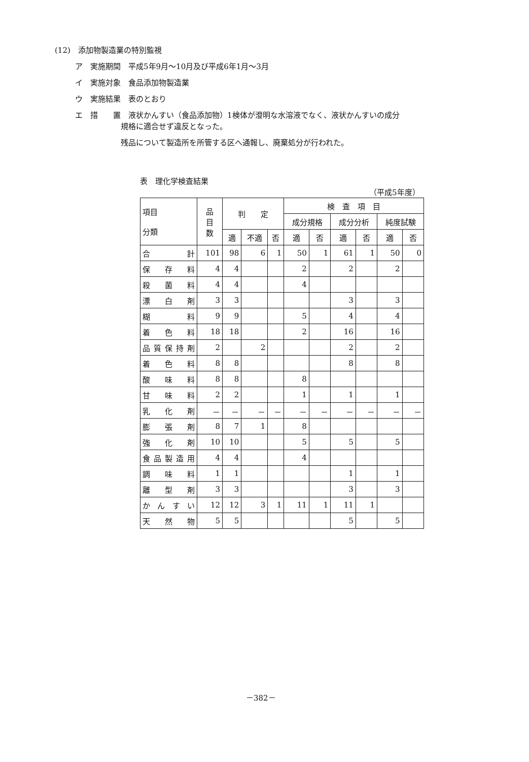(12)　添加物製造業の特別監視
ア　実施期間　平成5年9月～10月及び平成6年1月～3月
イ　実施対象　食品添加物製造業
ウ　実施結果　表のとおり
エ　措　　置　液状かんすい（食品添加物）1検体が澄明な水溶液でなく、液状かんすいの成分
　　　　　　規格に適合せず違反となった。
　　　　　　残品について製造所を所管する区へ通報し、廃棄処分が行われた。
表　理化学検査結果
（平成5年度）
| 項目 分類 | 品 目 数 | 判 定 | | | 検 査 項 目 | | | | | |
| --- | --- | --- | --- | --- | --- | --- | --- | --- | --- | --- |
| | | | | | 成分規格 | | 成分分析 | | 純度試験 | |
| | | 適 | 不適 | 否 | 適 | 否 | 適 | 否 | 適 | 否 |
| 合 計 | 101 | 98 | 6 | 1 | 50 | 1 | 61 | 1 | 50 | 0 |
| 保存料 | 4 | 4 | | | 2 | | 2 | | 2 | |
| 殺菌料 | 4 | 4 | | | 4 | | | | | |
| 漂白剤 | 3 | 3 | | | | | 3 | | 3 | |
| 糊料 | 9 | 9 | | | 5 | | 4 | | 4 | |
| 着色料 | 18 | 18 | | | 2 | | 16 | | 16 | |
| 品質保持剤 | 2 | | 2 | | | | 2 | | 2 | |
| 着色料 | 8 | 8 | | | | | 8 | | 8 | |
| 酸味料 | 8 | 8 | | | 8 | | | | | |
| 甘味料 | 2 | 2 | | | 1 | | 1 | | 1 | |
| 乳化剤 | － | － | － | － | － | － | － | － | － | － |
| 膨張剤 | 8 | 7 | 1 | | 8 | | | | | |
| 強化剤 | 10 | 10 | | | 5 | | 5 | | 5 | |
| 食品製造用 | 4 | 4 | | | 4 | | | | | |
| 調味料 | 1 | 1 | | | | | 1 | | 1 | |
| 離型剤 | 3 | 3 | | | | | 3 | | 3 | |
| かんすい | 12 | 12 | 3 | 1 | 11 | 1 | 11 | 1 | | |
| 天然物 | 5 | 5 | | | | | 5 | | 5 | |
－382－